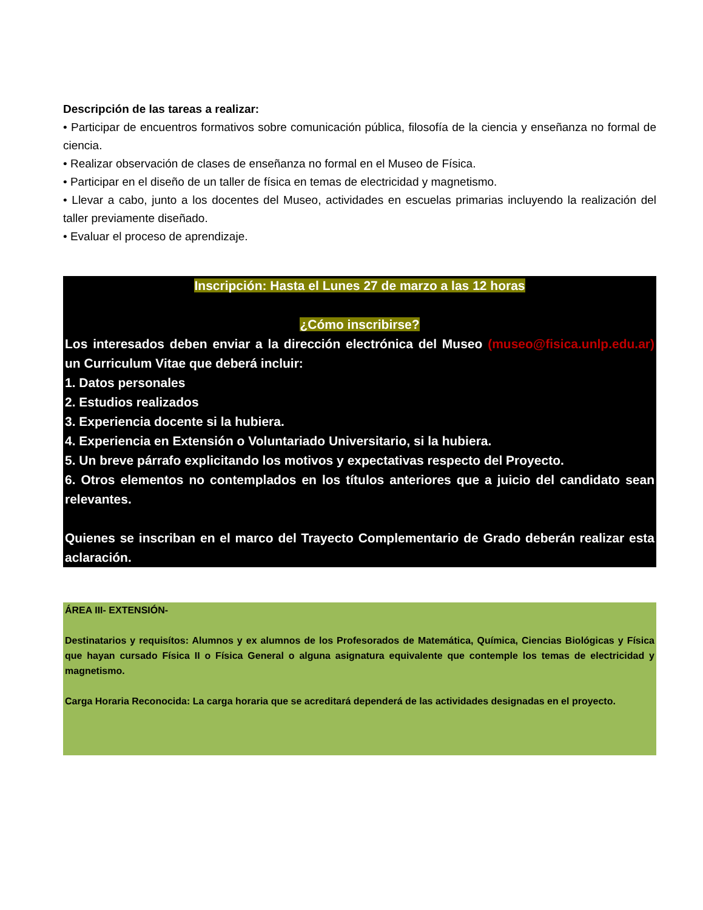Descripción de las tareas a realizar:
• Participar de encuentros formativos sobre comunicación pública, filosofía de la ciencia y enseñanza no formal de ciencia.
• Realizar observación de clases de enseñanza no formal en el Museo de Física.
• Participar en el diseño de un taller de física en temas de electricidad y magnetismo.
• Llevar a cabo, junto a los docentes del Museo, actividades en escuelas primarias incluyendo la realización del taller previamente diseñado.
• Evaluar el proceso de aprendizaje.
Inscripción: Hasta el Lunes 27 de marzo a las 12 horas
¿Cómo inscribirse?
Los interesados deben enviar a la dirección electrónica del Museo (museo@fisica.unlp.edu.ar) un Curriculum Vitae que deberá incluir:
1. Datos personales
2. Estudios realizados
3. Experiencia docente si la hubiera.
4. Experiencia en Extensión o Voluntariado Universitario, si la hubiera.
5. Un breve párrafo explicitando los motivos y expectativas respecto del Proyecto.
6. Otros elementos no contemplados en los títulos anteriores que a juicio del candidato sean relevantes.
Quienes se inscriban en el marco del Trayecto Complementario de Grado deberán realizar esta aclaración.
ÁREA III- EXTENSIÓN-
Destinatarios y requisítos: Alumnos y ex alumnos de los Profesorados de Matemática, Química, Ciencias Biológicas y Física que hayan cursado Física II o Física General o alguna asignatura equivalente que contemple los temas de electricidad y magnetismo.
Carga Horaria Reconocida: La carga horaria que se acreditará dependerá de las actividades designadas en el proyecto.